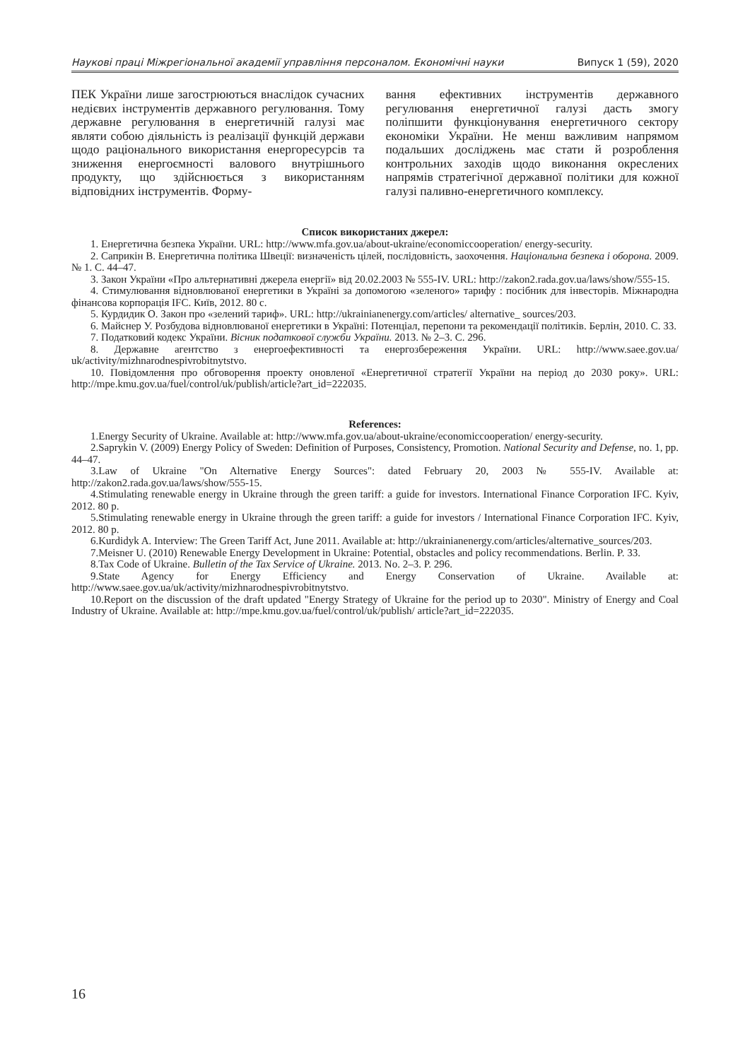Наукові праці Міжрегіональної академії управління персоналом. Економічні науки Випуск 1 (59), 2020
ПЕК України лише загострюються внаслідок сучасних недієвих інструментів державного регулювання. Тому державне регулювання в енергетичній галузі має являти собою діяльність із реалізації функцій держави щодо раціонального використання енергоресурсів та зниження енергоємності валового внутрішнього продукту, що здійснюється з використанням відповідних інструментів. Форму-
вання ефективних інструментів державного регулювання енергетичної галузі дасть змогу поліпшити функціонування енергетичного сектору економіки України. Не менш важливим напрямом подальших досліджень має стати й розроблення контрольних заходів щодо виконання окреслених напрямів стратегічної державної політики для кожної галузі паливно-енергетичного комплексу.
Список використаних джерел:
1. Енергетична безпека України. URL: http://www.mfa.gov.ua/about-ukraine/economiccooperation/ energy-security.
2. Саприкін В. Енергетична політика Швеції: визначеність цілей, послідовність, заохочення. Національна безпека і оборона. 2009. № 1. С. 44–47.
3. Закон України «Про альтернативні джерела енергії» від 20.02.2003 № 555-IV. URL: http://zakon2.rada.gov.ua/laws/show/555-15.
4. Стимулювання відновлюваної енергетики в Україні за допомогою «зеленого» тарифу : посібник для інвесторів. Міжнародна фінансова корпорація IFC. Київ, 2012. 80 с.
5. Курдидик О. Закон про «зелений тариф». URL: http://ukrainianenergy.com/articles/ alternative_ sources/203.
6. Майснер У. Розбудова відновлюваної енергетики в Україні: Потенціал, перепони та рекомендації політиків. Берлін, 2010. С. 33.
7. Податковий кодекс України. Вісник податкової служби України. 2013. № 2–3. С. 296.
8. Державне агентство з енергоефективності та енергозбереження України. URL: http://www.saee.gov.ua/ uk/activity/mizhnarodnespivrobitnytstvo.
10. Повідомлення про обговорення проекту оновленої «Енергетичної стратегії України на період до 2030 року». URL: http://mpe.kmu.gov.ua/fuel/control/uk/publish/article?art_id=222035.
References:
1.Energy Security of Ukraine. Available at: http://www.mfa.gov.ua/about-ukraine/economiccooperation/ energy-security.
2.Saprykin V. (2009) Energy Policy of Sweden: Definition of Purposes, Consistency, Promotion. National Security and Defense, no. 1, pp. 44–47.
3.Law of Ukraine "On Alternative Energy Sources": dated February 20, 2003 № 555-IV. Available at: http://zakon2.rada.gov.ua/laws/show/555-15.
4.Stimulating renewable energy in Ukraine through the green tariff: a guide for investors. International Finance Corporation IFC. Kyiv, 2012. 80 p.
5.Stimulating renewable energy in Ukraine through the green tariff: a guide for investors / International Finance Corporation IFC. Kyiv, 2012. 80 p.
6.Kurdidyk A. Interview: The Green Tariff Act, June 2011. Available at: http://ukrainianenergy.com/articles/alternative_sources/203.
7.Meisner U. (2010) Renewable Energy Development in Ukraine: Potential, obstacles and policy recommendations. Berlin. P. 33.
8.Tax Code of Ukraine. Bulletin of the Tax Service of Ukraine. 2013. No. 2–3. P. 296.
9.State Agency for Energy Efficiency and Energy Conservation of Ukraine. Available at: http://www.saee.gov.ua/uk/activity/mizhnarodnespivrobitnytstvo.
10.Report on the discussion of the draft updated "Energy Strategy of Ukraine for the period up to 2030". Ministry of Energy and Coal Industry of Ukraine. Available at: http://mpe.kmu.gov.ua/fuel/control/uk/publish/ article?art_id=222035.
16